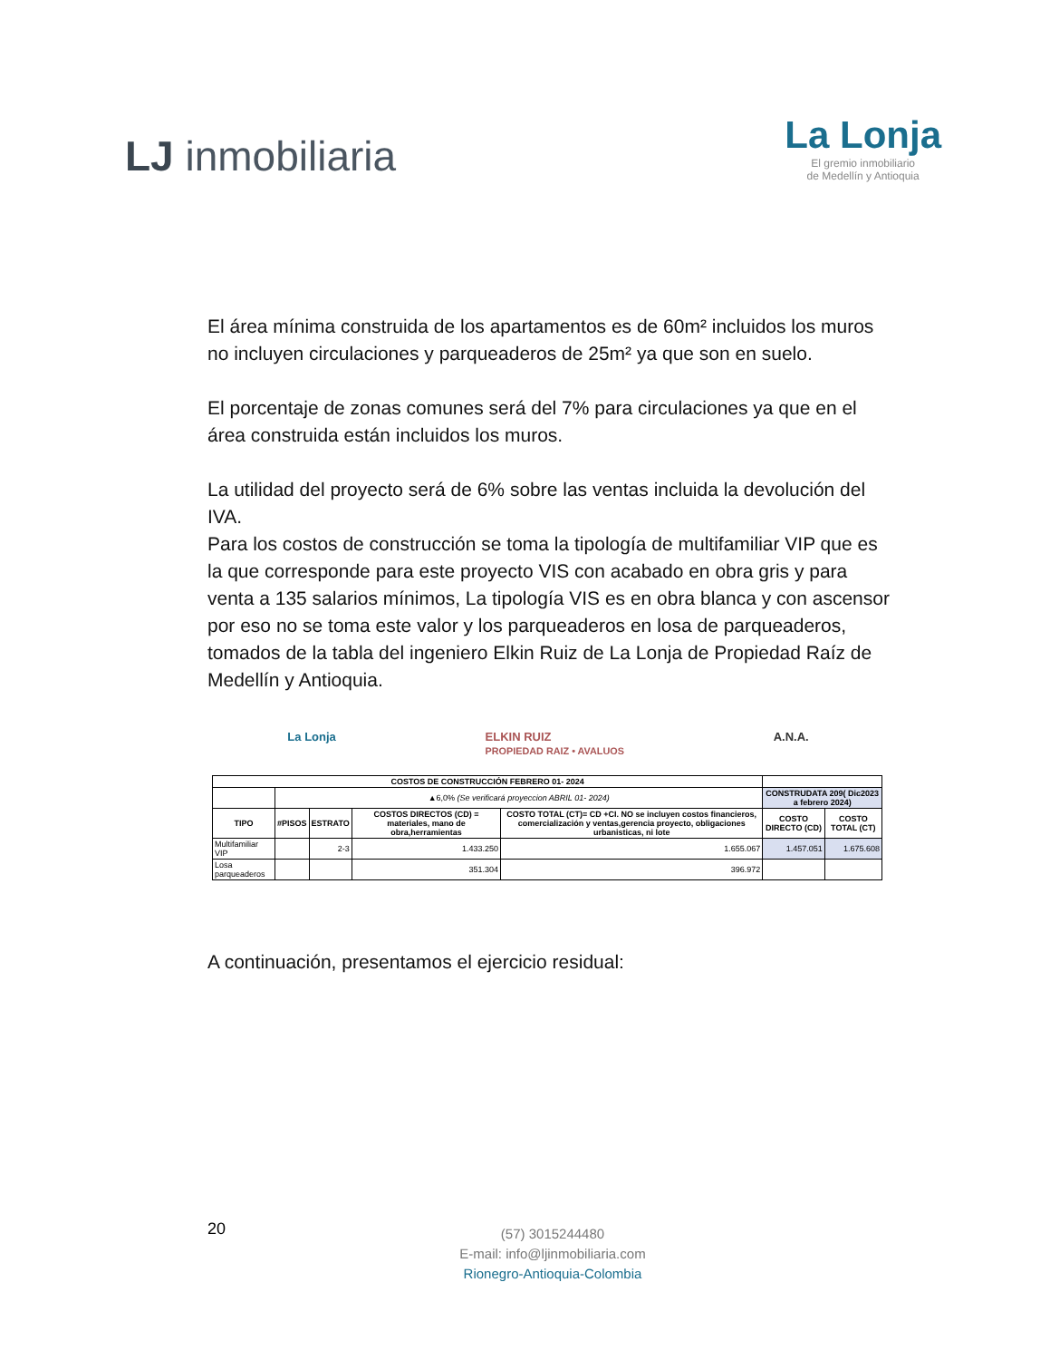LJ inmobiliaria
La Lonja
El gremio inmobiliario
de Medellín y Antioquia
El área mínima construida de los apartamentos es de 60m² incluidos los muros no incluyen circulaciones y parqueaderos de 25m² ya que son en suelo.
El porcentaje de zonas comunes será del 7% para circulaciones ya que en el área construida están incluidos los muros.
La utilidad del proyecto será de 6% sobre las ventas incluida la devolución del IVA.
Para los costos de construcción se toma la tipología de multifamiliar VIP que es la que corresponde para este proyecto VIS con acabado en obra gris y para venta a 135 salarios mínimos, La tipología VIS es en obra blanca y con ascensor por eso no se toma este valor y los parqueaderos en losa de parqueaderos, tomados de la tabla del ingeniero Elkin Ruiz de La Lonja de Propiedad Raíz de Medellín y Antioquia.
La Lonja ELKIN RUIZ
PROPIEDAD RAIZ • AVALUOS A.N.A.
| COSTOS DE CONSTRUCCIÓN FEBRERO 01- 2024 | | | | | | |
| | ▲6,0% (Se verificará proyeccion ABRIL 01- 2024) | | | | CONSTRUDATA 209( Dic2023 a febrero 2024) | |
| TIPO | #PISOS | ESTRATO | COSTOS DIRECTOS (CD) = materiales, mano de obra,herramientas | COSTO TOTAL (CT)= CD +CI. NO se incluyen costos financieros, comercialización y ventas,gerencia proyecto, obligaciones urbanisticas, ni lote | COSTO DIRECTO (CD) | COSTO TOTAL (CT) |
| Multifamiliar VIP | | 2-3 | 1.433.250 | 1.655.067 | 1.457.051 | 1.675.608 |
| Losa parqueaderos | | | 351.304 | 396.972 | | |
A continuación, presentamos el ejercicio residual:
20
(57) 3015244480
E-mail: info@ljinmobiliaria.com
Rionegro-Antioquia-Colombia